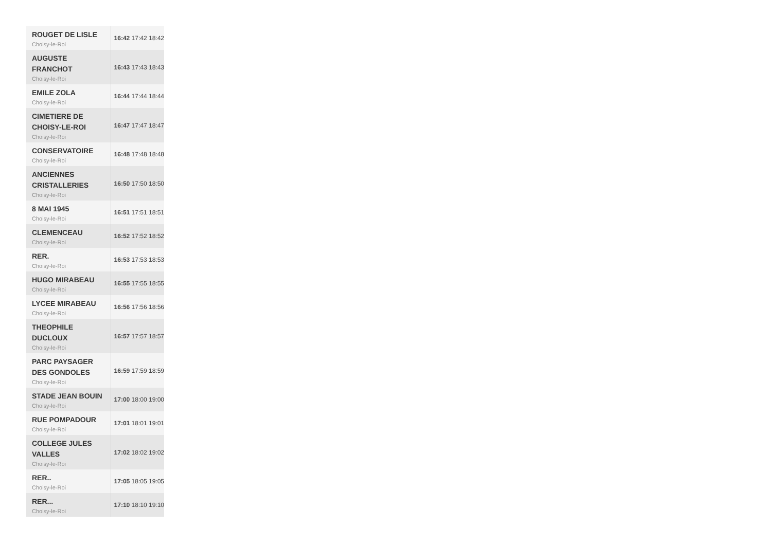| ROUGET DE LISLE Choisy-le-Roi | 16:42 17:42 18:42 |
| AUGUSTE FRANCHOT Choisy-le-Roi | 16:43 17:43 18:43 |
| EMILE ZOLA Choisy-le-Roi | 16:44 17:44 18:44 |
| CIMETIERE DE CHOISY-LE-ROI Choisy-le-Roi | 16:47 17:47 18:47 |
| CONSERVATOIRE Choisy-le-Roi | 16:48 17:48 18:48 |
| ANCIENNES CRISTALLERIES Choisy-le-Roi | 16:50 17:50 18:50 |
| 8 MAI 1945 Choisy-le-Roi | 16:51 17:51 18:51 |
| CLEMENCEAU Choisy-le-Roi | 16:52 17:52 18:52 |
| RER. Choisy-le-Roi | 16:53 17:53 18:53 |
| HUGO MIRABEAU Choisy-le-Roi | 16:55 17:55 18:55 |
| LYCEE MIRABEAU Choisy-le-Roi | 16:56 17:56 18:56 |
| THEOPHILE DUCLOUX Choisy-le-Roi | 16:57 17:57 18:57 |
| PARC PAYSAGER DES GONDOLES Choisy-le-Roi | 16:59 17:59 18:59 |
| STADE JEAN BOUIN Choisy-le-Roi | 17:00 18:00 19:00 |
| RUE POMPADOUR Choisy-le-Roi | 17:01 18:01 19:01 |
| COLLEGE JULES VALLES Choisy-le-Roi | 17:02 18:02 19:02 |
| RER.. Choisy-le-Roi | 17:05 18:05 19:05 |
| RER... Choisy-le-Roi | 17:10 18:10 19:10 |